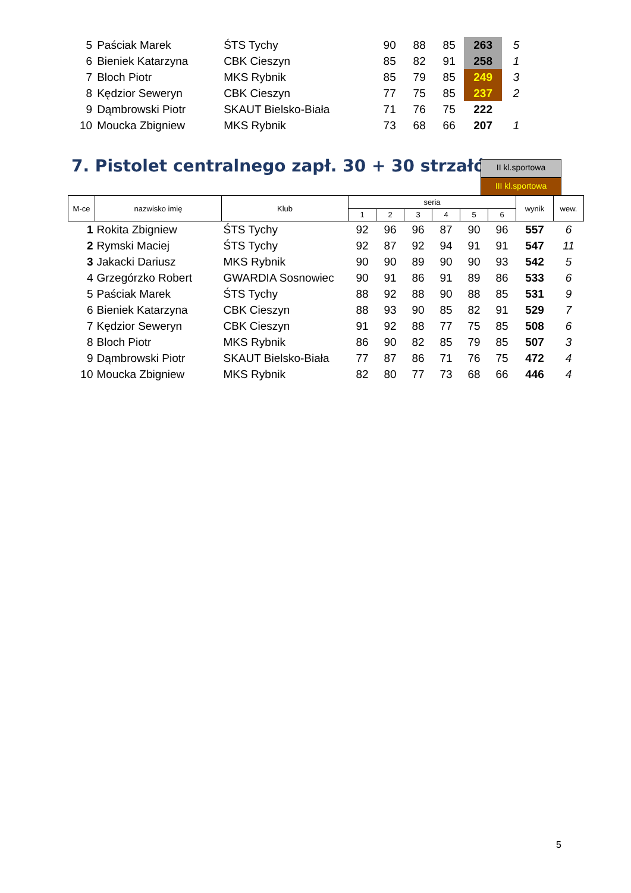| 5 | Paściak Marek | ŚTS Tychy | 90 | 88 | 85 | 263 | 5 |
| 6 | Bieniek Katarzyna | CBK Cieszyn | 85 | 82 | 91 | 258 | 1 |
| 7 | Bloch Piotr | MKS Rybnik | 85 | 79 | 85 | 249 | 3 |
| 8 | Kędzior Seweryn | CBK Cieszyn | 77 | 75 | 85 | 237 | 2 |
| 9 | Dąmbrowski Piotr | SKAUT Bielsko-Biała | 71 | 76 | 75 | 222 | |
| 10 | Moucka Zbigniew | MKS Rybnik | 73 | 68 | 66 | 207 | 1 |
7. Pistolet centralnego zapł. 30 + 30 strzałów
II kl.sportowa
III kl.sportowa
| M-ce | nazwisko imię | Klub | seria | | | | | | wynik | wew. |
| --- | --- | --- | --- | --- | --- | --- | --- | --- | --- | --- |
| | | | 1 | 2 | 3 | 4 | 5 | 6 | | |
| 1 | Rokita Zbigniew | ŚTS Tychy | 92 | 96 | 96 | 87 | 90 | 96 | 557 | 6 |
| 2 | Rymski Maciej | ŚTS Tychy | 92 | 87 | 92 | 94 | 91 | 91 | 547 | 11 |
| 3 | Jakacki Dariusz | MKS Rybnik | 90 | 90 | 89 | 90 | 90 | 93 | 542 | 5 |
| 4 | Grzegórzko Robert | GWARDIA Sosnowiec | 90 | 91 | 86 | 91 | 89 | 86 | 533 | 6 |
| 5 | Paściak Marek | ŚTS Tychy | 88 | 92 | 88 | 90 | 88 | 85 | 531 | 9 |
| 6 | Bieniek Katarzyna | CBK Cieszyn | 88 | 93 | 90 | 85 | 82 | 91 | 529 | 7 |
| 7 | Kędzior Seweryn | CBK Cieszyn | 91 | 92 | 88 | 77 | 75 | 85 | 508 | 6 |
| 8 | Bloch Piotr | MKS Rybnik | 86 | 90 | 82 | 85 | 79 | 85 | 507 | 3 |
| 9 | Dąmbrowski Piotr | SKAUT Bielsko-Biała | 77 | 87 | 86 | 71 | 76 | 75 | 472 | 4 |
| 10 | Moucka Zbigniew | MKS Rybnik | 82 | 80 | 77 | 73 | 68 | 66 | 446 | 4 |
5